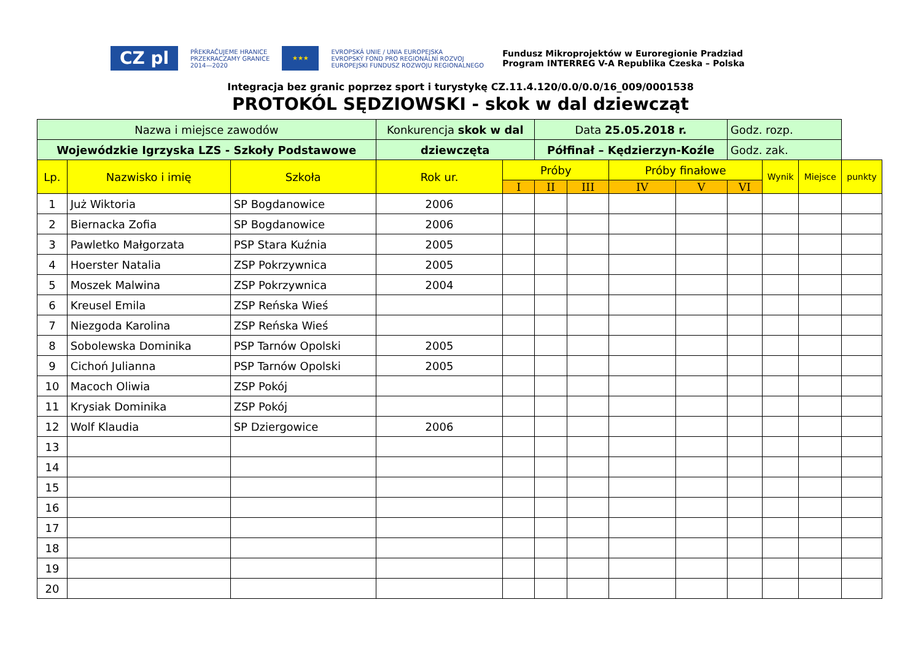CZ pl PŘEKRAČUJEME HRANICE
PRZEKRACZAMY GRANICE
2014—2020 ★★★ EVROPSKÁ UNIE / UNIA EUROPEJSKA
EVROPSKÝ FOND PRO REGIONÁLNÍ ROZVOJ
EUROPEJSKI FUNDUSZ ROZWOJU REGIONALNEGO Fundusz Mikroprojektów w Euroregionie Pradziad
Program INTERREG V-A Republika Czeska – Polska
Integracja bez granic poprzez sport i turystykę CZ.11.4.120/0.0/0.0/16_009/0001538
PROTOKÓL SĘDZIOWSKI - skok w dal dziewcząt
| Nazwa i miejsce zawodów | | | Konkurencja skok w dal | | Data 25.05.2018 r. | | | | Godz. rozp. | | | |
| Wojewódzkie Igrzyska LZS - Szkoły Podstawowe | | | dziewczęta | | Półfinał – Kędzierzyn-Koźle | | | | Godz. zak. | | | |
| Lp. | Nazwisko i imię | Szkoła | Rok ur. | Próby | | | Próby finałowe | | | Wynik | Miejsce | punkty |
| | | | | I | II | III | IV | V | VI | | | |
| 1 | Już Wiktoria | SP Bogdanowice | 2006 | | | | | | | | | |
| 2 | Biernacka Zofia | SP Bogdanowice | 2006 | | | | | | | | | |
| 3 | Pawletko Małgorzata | PSP Stara Kuźnia | 2005 | | | | | | | | | |
| 4 | Hoerster Natalia | ZSP Pokrzywnica | 2005 | | | | | | | | | |
| 5 | Moszek Malwina | ZSP Pokrzywnica | 2004 | | | | | | | | | |
| 6 | Kreusel Emila | ZSP Reńska Wieś | | | | | | | | | | |
| 7 | Niezgoda Karolina | ZSP Reńska Wieś | | | | | | | | | | |
| 8 | Sobolewska Dominika | PSP Tarnów Opolski | 2005 | | | | | | | | | |
| 9 | Cichoń Julianna | PSP Tarnów Opolski | 2005 | | | | | | | | | |
| 10 | Macoch Oliwia | ZSP Pokój | | | | | | | | | | |
| 11 | Krysiak Dominika | ZSP Pokój | | | | | | | | | | |
| 12 | Wolf Klaudia | SP Dziergowice | 2006 | | | | | | | | | |
| 13 | | | | | | | | | | | | |
| 14 | | | | | | | | | | | | |
| 15 | | | | | | | | | | | | |
| 16 | | | | | | | | | | | | |
| 17 | | | | | | | | | | | | |
| 18 | | | | | | | | | | | | |
| 19 | | | | | | | | | | | | |
| 20 | | | | | | | | | | | | |